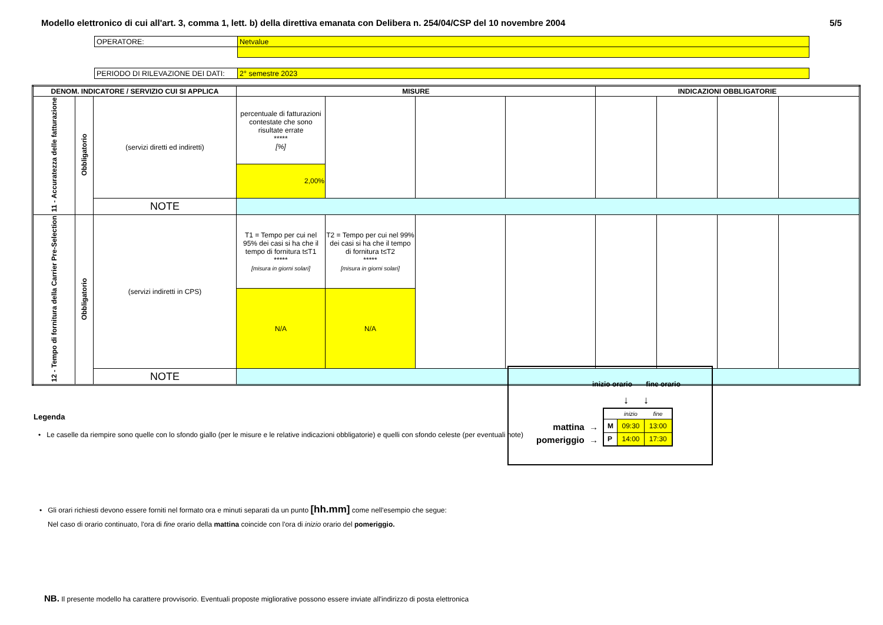Modello elettronico di cui all'art. 3, comma 1, lett. b) della direttiva emanata con Delibera n. 254/04/CSP del 10 novembre 2004 5/5
| OPERATORE: | Netvalue |
| PERIODO DI RILEVAZIONE DEI DATI: | 2° semestre 2023 |
| DENOM. INDICATORE / SERVIZIO CUI SI APPLICA | | | MISURE | | | | INDICAZIONI OBBLIGATORIE | | | |
| --- | --- | --- | --- | --- | --- | --- | --- | --- | --- | --- |
| 11 - Accuratezza delle fatturazione | Obbligatorio | (servizi diretti ed indiretti) | percentuale di fatturazioni contestate che sono risultate errate ***** [%] | | | | | | | |
| | | | 2,00% | | | | | | | |
| | | NOTE | | | | | | | | |
| 12 - Tempo di fornitura della Carrier Pre-Selection | Obbligatorio | (servizi indiretti in CPS) | T1 = Tempo per cui nel 95% dei casi si ha che il tempo di fornitura t≤T1 ***** [misura in giorni solari] | T2 = Tempo per cui nel 99% dei casi si ha che il tempo di fornitura t≤T2 ***** [misura in giorni solari] | | | | | | |
| | | | N/A | N/A | | | | | | |
| | | NOTE | | | | | | | | |
Legenda
• Le caselle da riempire sono quelle con lo sfondo giallo (per le misure e le relative indicazioni obbligatorie) e quelli con sfondo celeste (per eventuali note)
• Gli orari richiesti devono essere forniti nel formato ora e minuti separati da un punto [hh.mm] come nell'esempio che segue:
Nel caso di orario continuato, l'ora di fine orario della mattina coincide con l'ora di inizio orario del pomeriggio.
NB. Il presente modello ha carattere provvisorio. Eventuali proposte migliorative possono essere inviate all'indirizzo di posta elettronica
inizio orario fine orario
↓ ↓
mattina →
pomeriggio →
| | inizio | fine |
| M | 09:30 | 13:00 |
| P | 14:00 | 17:30 |